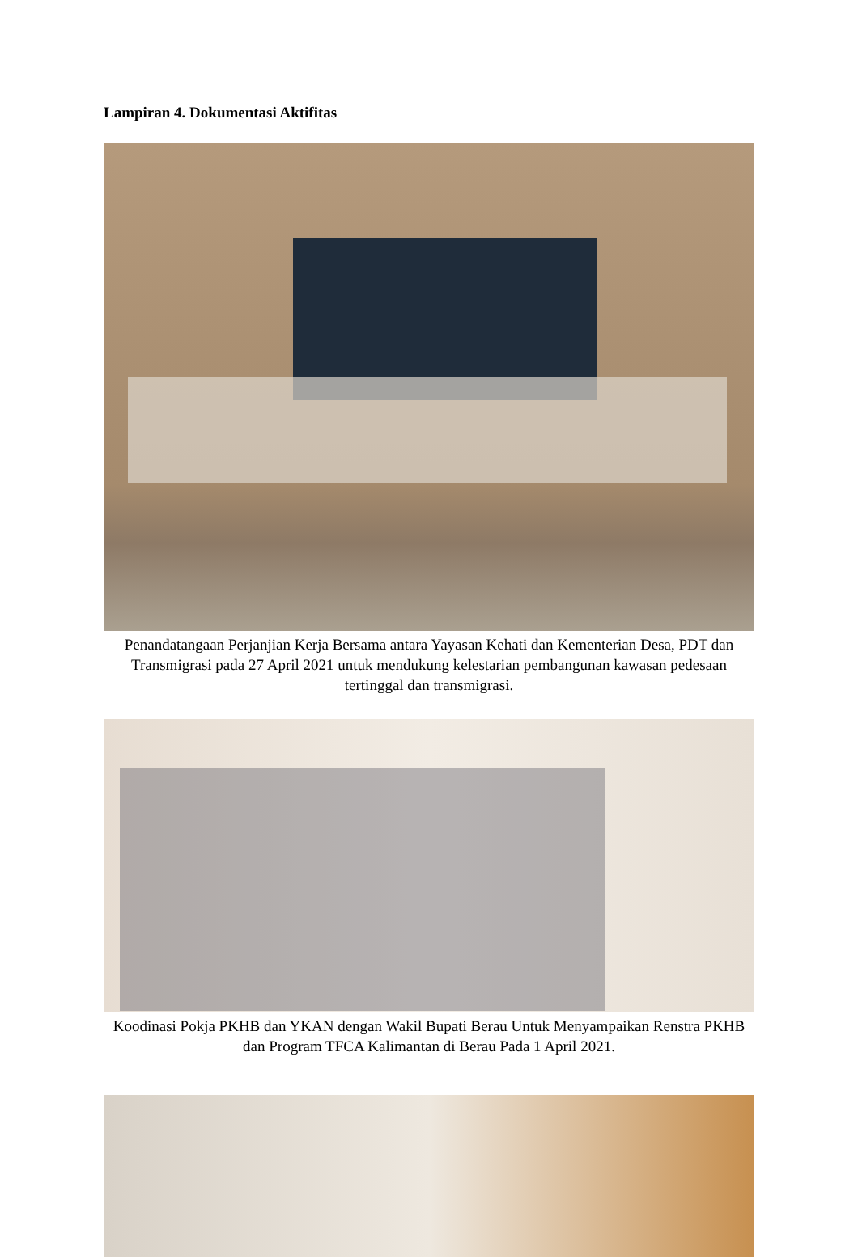Lampiran 4. Dokumentasi Aktifitas
Penandatangaan Perjanjian Kerja Bersama antara Yayasan Kehati dan Kementerian Desa, PDT dan Transmigrasi pada 27 April 2021 untuk mendukung kelestarian pembangunan kawasan pedesaan tertinggal dan transmigrasi.
Koodinasi Pokja PKHB dan YKAN dengan Wakil Bupati Berau Untuk Menyampaikan Renstra PKHB dan Program TFCA Kalimantan di Berau Pada 1 April 2021.